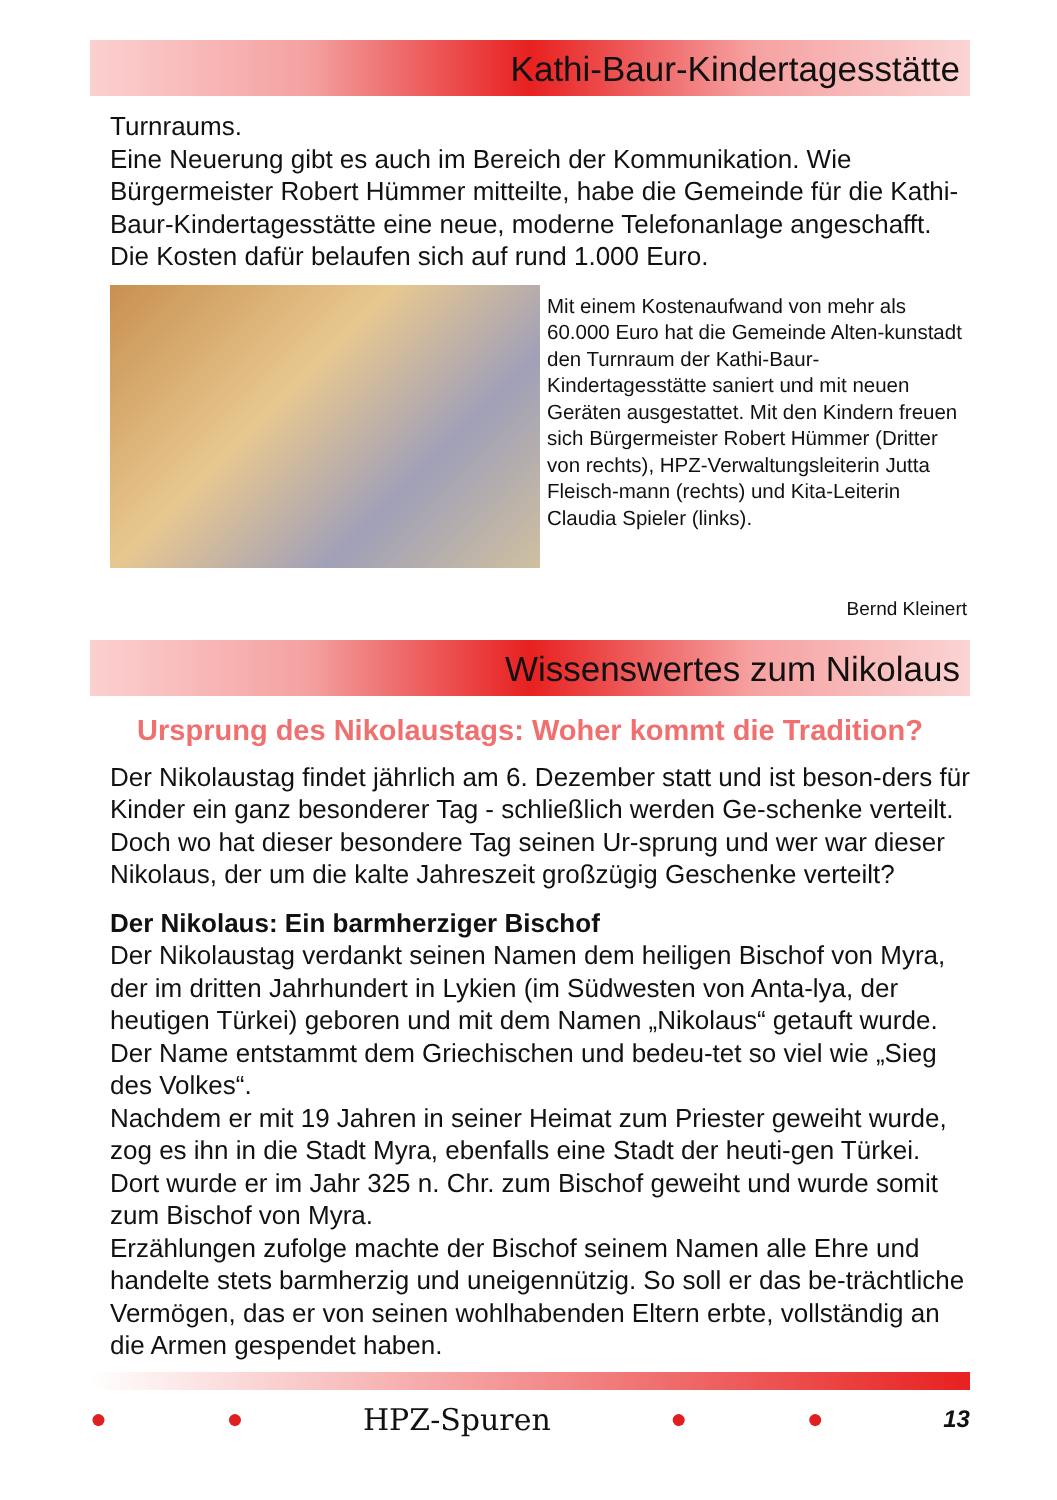Kathi-Baur-Kindertagesstätte
Turnraums.
Eine Neuerung gibt es auch im Bereich der Kommunikation. Wie Bürgermeister Robert Hümmer mitteilte, habe die Gemeinde für die Kathi-Baur-Kindertagesstätte eine neue, moderne Telefonanlage angeschafft. Die Kosten dafür belaufen sich auf rund 1.000 Euro.
Mit einem Kostenaufwand von mehr als 60.000 Euro hat die Gemeinde Alten-kunstadt den Turnraum der Kathi-Baur-Kindertagesstätte saniert und mit neuen Geräten ausgestattet. Mit den Kindern freuen sich Bürgermeister Robert Hümmer (Dritter von rechts), HPZ-Verwaltungsleiterin Jutta Fleisch-mann (rechts) und Kita-Leiterin Claudia Spieler (links).
Bernd Kleinert
Wissenswertes zum Nikolaus
Ursprung des Nikolaustags: Woher kommt die Tradition?
Der Nikolaustag findet jährlich am 6. Dezember statt und ist beson-ders für Kinder ein ganz besonderer Tag - schließlich werden Ge-schenke verteilt. Doch wo hat dieser besondere Tag seinen Ur-sprung und wer war dieser Nikolaus, der um die kalte Jahreszeit großzügig Geschenke verteilt?
Der Nikolaus: Ein barmherziger Bischof
Der Nikolaustag verdankt seinen Namen dem heiligen Bischof von Myra, der im dritten Jahrhundert in Lykien (im Südwesten von Anta-lya, der heutigen Türkei) geboren und mit dem Namen „Nikolaus“ getauft wurde. Der Name entstammt dem Griechischen und bedeu-tet so viel wie „Sieg des Volkes“.
Nachdem er mit 19 Jahren in seiner Heimat zum Priester geweiht wurde, zog es ihn in die Stadt Myra, ebenfalls eine Stadt der heuti-gen Türkei. Dort wurde er im Jahr 325 n. Chr. zum Bischof geweiht und wurde somit zum Bischof von Myra.
Erzählungen zufolge machte der Bischof seinem Namen alle Ehre und handelte stets barmherzig und uneigennützig. So soll er das be-trächtliche Vermögen, das er von seinen wohlhabenden Eltern erbte, vollständig an die Armen gespendet haben.
● ● HPZ-Spuren ● ● 13